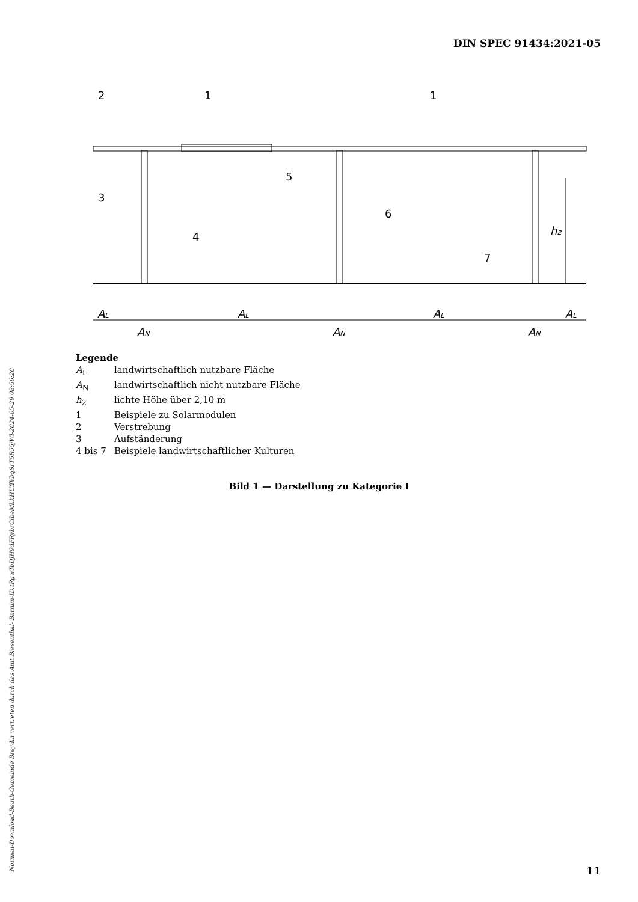DIN SPEC 91434:2021-05
2
1
1
3
4
5
6
7
h₂
AL
AL
AL
AL
AN
AN
AN
Legende
A<sub>L</sub> landwirtschaftlich nutzbare Fläche
A<sub>N</sub> landwirtschaftlich nicht nutzbare Fläche
h<sub>2</sub> lichte Höhe über 2,10 m
1 Beispiele zu Solarmodulen
2 Verstrebung
3 Aufständerung
4 bis 7 Beispiele landwirtschaftlicher Kulturen
Bild 1 — Darstellung zu Kategorie I
Normen-Download-Beuth-Gemeinde Breydin vertreten durch das Amt Biesenthal- Barnim-ID.tRgwToDJH9dFRybrCibeMhkHUffVbqSrT5R55jWl-2024-05-29 08:56:20 11